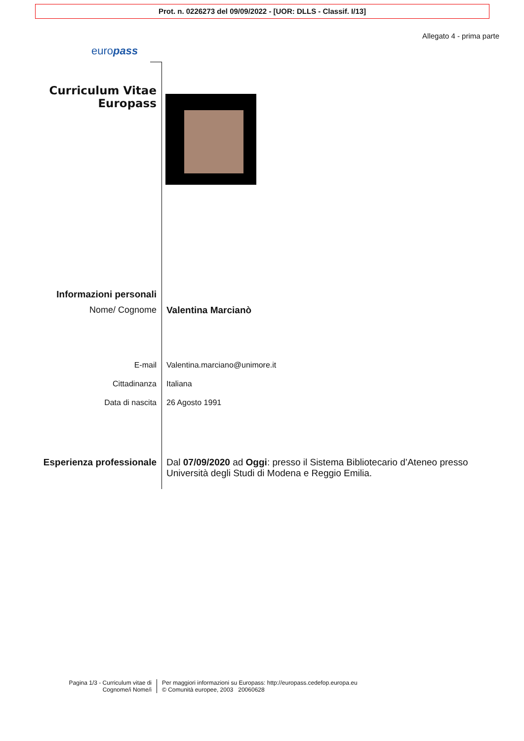Prot. n. 0226273 del 09/09/2022 - [UOR: DLLS - Classif. I/13]
Allegato 4 - prima parte
europass
Curriculum Vitae
Europass
Informazioni personali
Nome/ Cognome Valentina Marcianò
E-mail Valentina.marciano@unimore.it
Cittadinanza Italiana
Data di nascita 26 Agosto 1991
Esperienza professionale Dal 07/09/2020 ad Oggi: presso il Sistema Bibliotecario d’Ateneo presso Università degli Studi di Modena e Reggio Emilia.
Pagina 1/3 - Curriculum vitae di
Cognome/i Nome/i
Per maggiori informazioni su Europass: http://europass.cedefop.europa.eu
© Comunità europee, 2003 20060628